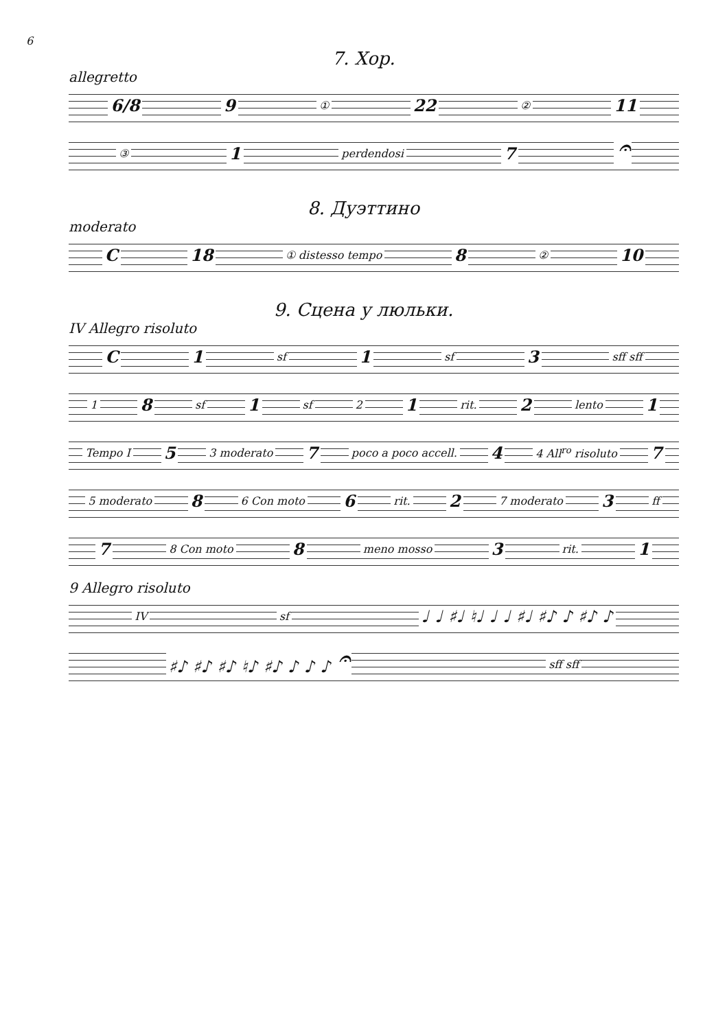6
7. Хор.
allegretto
6/8 9 ① 22 ② 11
③ 1 perdendosi 7 𝄐
8. Дуэттино
moderato
C 18 ① distesso tempo 8 ② 10
9. Сцена у люльки.
IV Allegro risoluto
C 1 sf 1 sf 3 sff sff
1 8 sf 1 sf 2 1 rit. 2 lento 1
Tempo I 5 3 moderato 7 poco a poco accell. 4 4 All<sup>ro</sup> risoluto 7
5 moderato 8 6 Con moto 6 rit. 2 7 moderato 3 ff
7 8 Con moto 8 meno mosso 3 rit. 1
9 Allegro risoluto
IV sf ♩ ♩ ♯♩ ♮♩ ♩ ♩ ♯♩ ♯♪ ♪ ♯♪ ♪
♯♪ ♯♪ ♯♪ ♮♪ ♯♪ ♪ ♪ ♪ 𝄐 sff sff